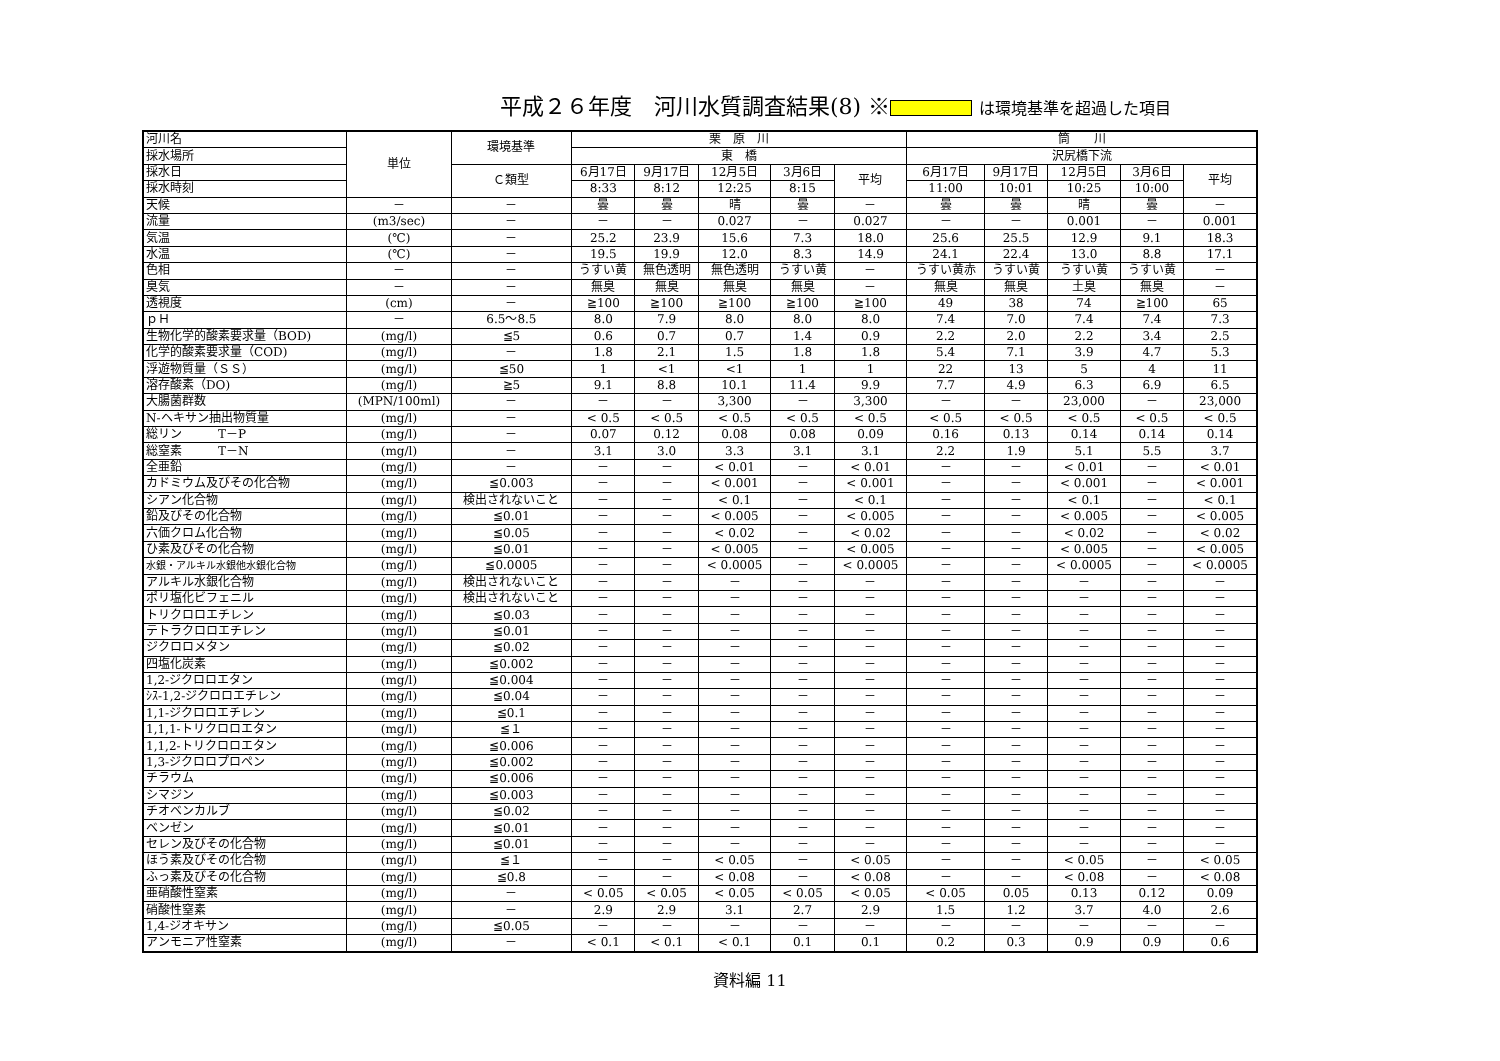平成２６年度　河川水質調査結果(8) ※ は環境基準を超過した項目
| 河川名 | 単位 | 環境基準 | 栗 原 川 | | | | | 筒 川 | | | | |
| 採水場所 | | | 東 橋 | | | | | 沢尻橋下流 | | | | |
| 採水日 | | Ｃ類型 | 6月17日 | 9月17日 | 12月5日 | 3月6日 | 平均 | 6月17日 | 9月17日 | 12月5日 | 3月6日 | 平均 |
| 採水時刻 | | | 8:33 | 8:12 | 12:25 | 8:15 | | 11:00 | 10:01 | 10:25 | 10:00 | |
| 天候 | － | － | 曇 | 曇 | 晴 | 曇 | － | 曇 | 曇 | 晴 | 曇 | － |
| 流量 | (m3/sec) | － | － | － | 0.027 | － | 0.027 | － | － | 0.001 | － | 0.001 |
| 気温 | (℃) | － | 25.2 | 23.9 | 15.6 | 7.3 | 18.0 | 25.6 | 25.5 | 12.9 | 9.1 | 18.3 |
| 水温 | (℃) | － | 19.5 | 19.9 | 12.0 | 8.3 | 14.9 | 24.1 | 22.4 | 13.0 | 8.8 | 17.1 |
| 色相 | － | － | うすい黄 | 無色透明 | 無色透明 | うすい黄 | － | うすい黄赤 | うすい黄 | うすい黄 | うすい黄 | － |
| 臭気 | － | － | 無臭 | 無臭 | 無臭 | 無臭 | － | 無臭 | 無臭 | 土臭 | 無臭 | － |
| 透視度 | (cm) | － | ≧100 | ≧100 | ≧100 | ≧100 | ≧100 | 49 | 38 | 74 | ≧100 | 65 |
| ｐＨ | － | 6.5～8.5 | 8.0 | 7.9 | 8.0 | 8.0 | 8.0 | 7.4 | 7.0 | 7.4 | 7.4 | 7.3 |
| 生物化学的酸素要求量（BOD) | (mg/l) | ≦5 | 0.6 | 0.7 | 0.7 | 1.4 | 0.9 | 2.2 | 2.0 | 2.2 | 3.4 | 2.5 |
| 化学的酸素要求量（COD) | (mg/l) | － | 1.8 | 2.1 | 1.5 | 1.8 | 1.8 | 5.4 | 7.1 | 3.9 | 4.7 | 5.3 |
| 浮遊物質量（ＳＳ） | (mg/l) | ≦50 | 1 | <1 | <1 | 1 | 1 | 22 | 13 | 5 | 4 | 11 |
| 溶存酸素（DO) | (mg/l) | ≧5 | 9.1 | 8.8 | 10.1 | 11.4 | 9.9 | 7.7 | 4.9 | 6.3 | 6.9 | 6.5 |
| 大腸菌群数 | (MPN/100ml) | － | － | － | 3,300 | － | 3,300 | － | － | 23,000 | － | 23,000 |
| N-ヘキサン抽出物質量 | (mg/l) | － | < 0.5 | < 0.5 | < 0.5 | < 0.5 | < 0.5 | < 0.5 | < 0.5 | < 0.5 | < 0.5 | < 0.5 |
| 総リン T－P | (mg/l) | － | 0.07 | 0.12 | 0.08 | 0.08 | 0.09 | 0.16 | 0.13 | 0.14 | 0.14 | 0.14 |
| 総窒素 T－N | (mg/l) | － | 3.1 | 3.0 | 3.3 | 3.1 | 3.1 | 2.2 | 1.9 | 5.1 | 5.5 | 3.7 |
| 全亜鉛 | (mg/l) | － | － | － | < 0.01 | － | < 0.01 | － | － | < 0.01 | － | < 0.01 |
| カドミウム及びその化合物 | (mg/l) | ≦0.003 | － | － | < 0.001 | － | < 0.001 | － | － | < 0.001 | － | < 0.001 |
| シアン化合物 | (mg/l) | 検出されないこと | － | － | < 0.1 | － | < 0.1 | － | － | < 0.1 | － | < 0.1 |
| 鉛及びその化合物 | (mg/l) | ≦0.01 | － | － | < 0.005 | － | < 0.005 | － | － | < 0.005 | － | < 0.005 |
| 六価クロム化合物 | (mg/l) | ≦0.05 | － | － | < 0.02 | － | < 0.02 | － | － | < 0.02 | － | < 0.02 |
| ひ素及びその化合物 | (mg/l) | ≦0.01 | － | － | < 0.005 | － | < 0.005 | － | － | < 0.005 | － | < 0.005 |
| 水銀・アルキル水銀他水銀化合物 | (mg/l) | ≦0.0005 | － | － | < 0.0005 | － | < 0.0005 | － | － | < 0.0005 | － | < 0.0005 |
| アルキル水銀化合物 | (mg/l) | 検出されないこと | － | － | － | － | － | － | － | － | － | － |
| ポリ塩化ビフェニル | (mg/l) | 検出されないこと | － | － | － | － | － | － | － | － | － | － |
| トリクロロエチレン | (mg/l) | ≦0.03 | － | － | － | － | － | － | － | － | － | － |
| テトラクロロエチレン | (mg/l) | ≦0.01 | － | － | － | － | － | － | － | － | － | － |
| ジクロロメタン | (mg/l) | ≦0.02 | － | － | － | － | － | － | － | － | － | － |
| 四塩化炭素 | (mg/l) | ≦0.002 | － | － | － | － | － | － | － | － | － | － |
| 1,2-ジクロロエタン | (mg/l) | ≦0.004 | － | － | － | － | － | － | － | － | － | － |
| ｼｽ-1,2-ジクロロエチレン | (mg/l) | ≦0.04 | － | － | － | － | － | － | － | － | － | － |
| 1,1-ジクロロエチレン | (mg/l) | ≦0.1 | － | － | － | － | － | － | － | － | － | － |
| 1,1,1-トリクロロエタン | (mg/l) | ≦１ | － | － | － | － | － | － | － | － | － | － |
| 1,1,2-トリクロロエタン | (mg/l) | ≦0.006 | － | － | － | － | － | － | － | － | － | － |
| 1,3-ジクロロプロペン | (mg/l) | ≦0.002 | － | － | － | － | － | － | － | － | － | － |
| チラウム | (mg/l) | ≦0.006 | － | － | － | － | － | － | － | － | － | － |
| シマジン | (mg/l) | ≦0.003 | － | － | － | － | － | － | － | － | － | － |
| チオベンカルブ | (mg/l) | ≦0.02 | － | － | － | － | － | － | － | － | － | － |
| ベンゼン | (mg/l) | ≦0.01 | － | － | － | － | － | － | － | － | － | － |
| セレン及びその化合物 | (mg/l) | ≦0.01 | － | － | － | － | － | － | － | － | － | － |
| ほう素及びその化合物 | (mg/l) | ≦１ | － | － | < 0.05 | － | < 0.05 | － | － | < 0.05 | － | < 0.05 |
| ふっ素及びその化合物 | (mg/l) | ≦0.8 | － | － | < 0.08 | － | < 0.08 | － | － | < 0.08 | － | < 0.08 |
| 亜硝酸性窒素 | (mg/l) | － | < 0.05 | < 0.05 | < 0.05 | < 0.05 | < 0.05 | < 0.05 | 0.05 | 0.13 | 0.12 | 0.09 |
| 硝酸性窒素 | (mg/l) | － | 2.9 | 2.9 | 3.1 | 2.7 | 2.9 | 1.5 | 1.2 | 3.7 | 4.0 | 2.6 |
| 1,4-ジオキサン | (mg/l) | ≦0.05 | － | － | － | － | － | － | － | － | － | － |
| アンモニア性窒素 | (mg/l) | － | < 0.1 | < 0.1 | < 0.1 | 0.1 | 0.1 | 0.2 | 0.3 | 0.9 | 0.9 | 0.6 |
資料編 11